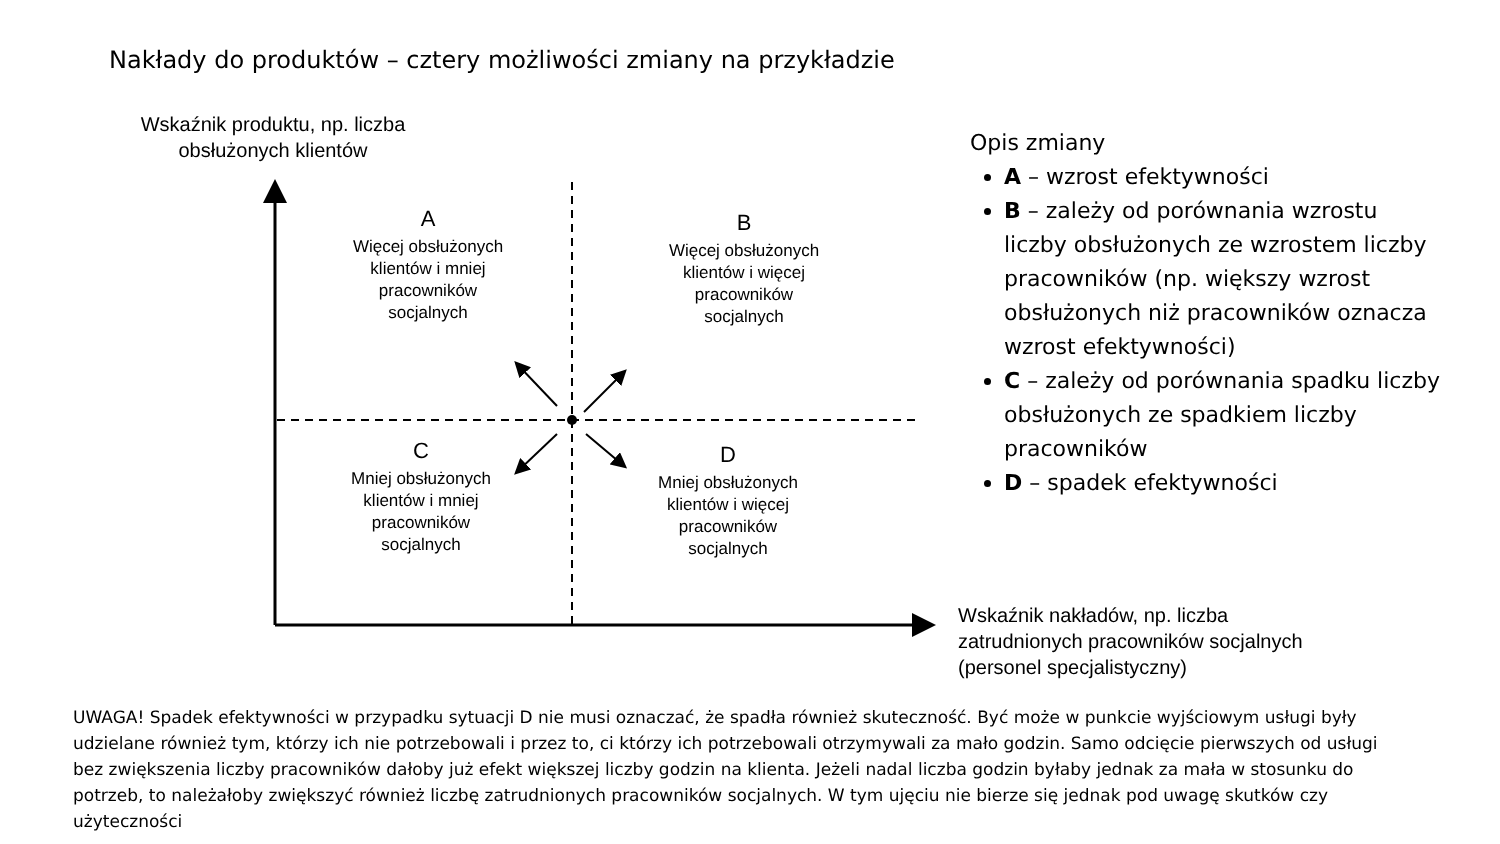Nakłady do produktów – cztery możliwości zmiany na przykładzie
Wskaźnik produktu, np. liczba obsłużonych klientów
A
Więcej obsłużonych klientów i mniej pracowników socjalnych
B
Więcej obsłużonych klientów i więcej pracowników socjalnych
C
Mniej obsłużonych klientów i mniej pracowników socjalnych
D
Mniej obsłużonych klientów i więcej pracowników socjalnych
Wskaźnik nakładów, np. liczba zatrudnionych pracowników socjalnych (personel specjalistyczny)
Opis zmiany
A – wzrost efektywności
B – zależy od porównania wzrostu liczby obsłużonych ze wzrostem liczby pracowników (np. większy wzrost obsłużonych niż pracowników oznacza wzrost efektywności)
C – zależy od porównania spadku liczby obsłużonych ze spadkiem liczby pracowników
D – spadek efektywności
UWAGA! Spadek efektywności w przypadku sytuacji D nie musi oznaczać, że spadła również skuteczność. Być może w punkcie wyjściowym usługi były udzielane również tym, którzy ich nie potrzebowali i przez to, ci którzy ich potrzebowali otrzymywali za mało godzin. Samo odcięcie pierwszych od usługi bez zwiększenia liczby pracowników dałoby już efekt większej liczby godzin na klienta. Jeżeli nadal liczba godzin byłaby jednak za mała w stosunku do potrzeb, to należałoby zwiększyć również liczbę zatrudnionych pracowników socjalnych. W tym ujęciu nie bierze się jednak pod uwagę skutków czy użyteczności